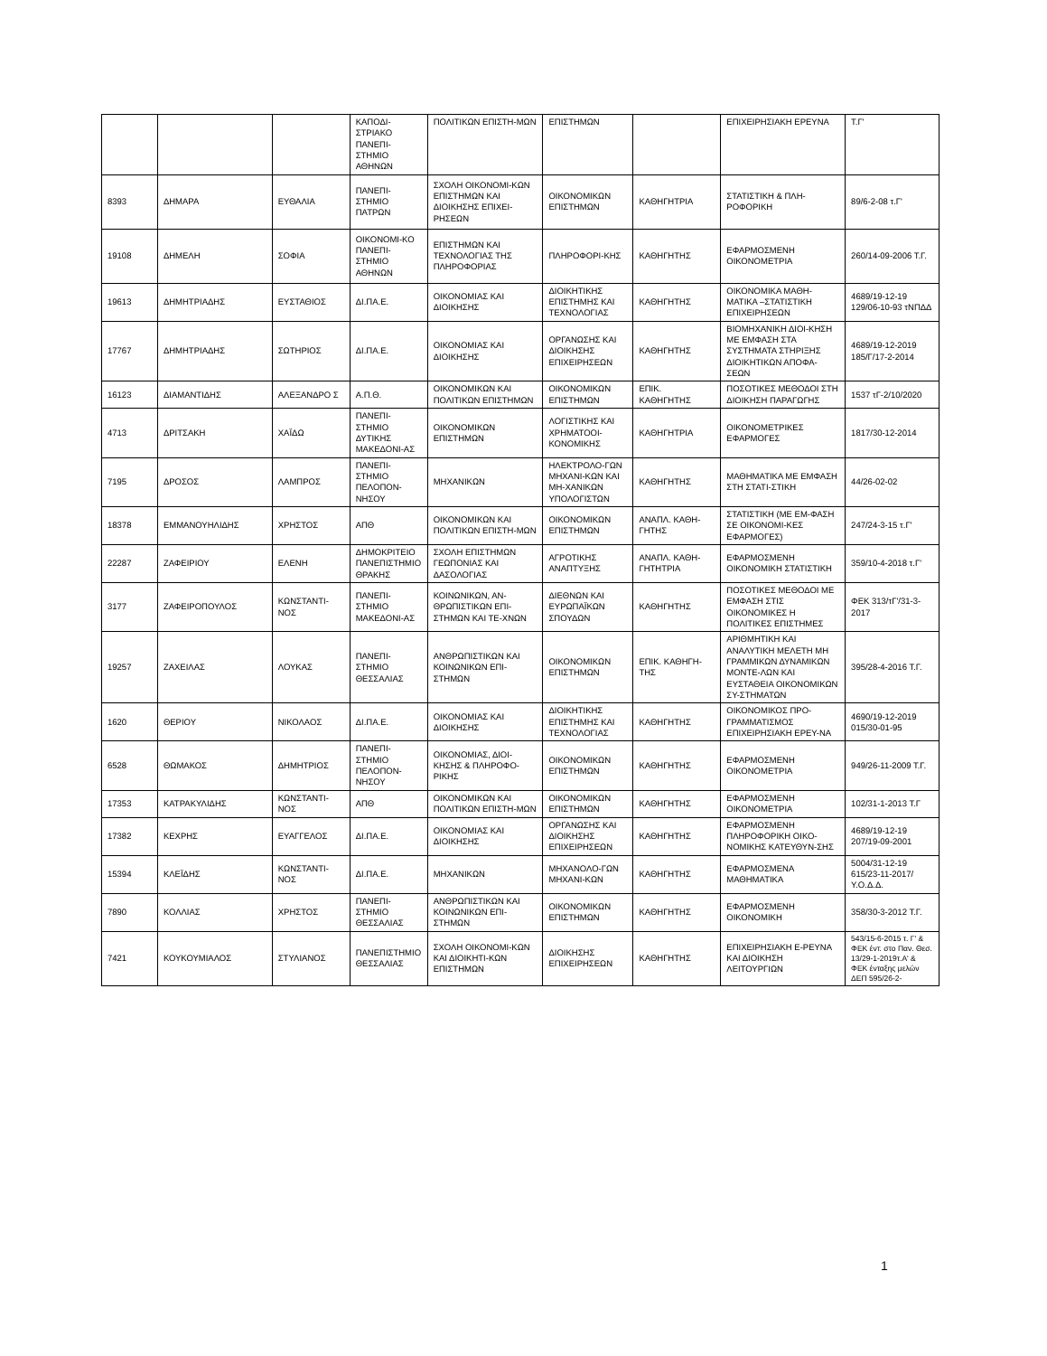| | | | ΚΑΠΟΔΙ-ΣΤΡΙΑΚΟ ΠΑΝΕΠΙ-ΣΤΗΜΙΟ ΑΘΗΝΩΝ | ΠΟΛΙΤΙΚΩΝ ΕΠΙΣΤΗ-ΜΩΝ | ΕΠΙΣΤΗΜΩΝ | | ΕΠΙΧΕΙΡΗΣΙΑΚΗ ΕΡΕΥΝΑ | Τ.Γ' |
| 8393 | ΔΗΜΑΡΑ | ΕΥΘΑΛΙΑ | ΠΑΝΕΠΙ-ΣΤΗΜΙΟ ΠΑΤΡΩΝ | ΣΧΟΛΗ ΟΙΚΟΝΟΜΙ-ΚΩΝ ΕΠΙΣΤΗΜΩΝ ΚΑΙ ΔΙΟΙΚΗΣΗΣ ΕΠΙΧΕΙ-ΡΗΣΕΩΝ | ΟΙΚΟΝΟΜΙΚΩΝ ΕΠΙΣΤΗΜΩΝ | ΚΑΘΗΓΗΤΡΙΑ | ΣΤΑΤΙΣΤΙΚΗ & ΠΛΗ-ΡΟΦΟΡΙΚΗ | 89/6-2-08 τ.Γ' |
| 19108 | ΔΗΜΕΛΗ | ΣΟΦΙΑ | ΟΙΚΟΝΟΜΙ-ΚΟ ΠΑΝΕΠΙ-ΣΤΗΜΙΟ ΑΘΗΝΩΝ | ΕΠΙΣΤΗΜΩΝ ΚΑΙ ΤΕΧΝΟΛΟΓΙΑΣ ΤΗΣ ΠΛΗΡΟΦΟΡΙΑΣ | ΠΛΗΡΟΦΟΡΙ-ΚΗΣ | ΚΑΘΗΓΗΤΗΣ | ΕΦΑΡΜΟΣΜΕΝΗ ΟΙΚΟΝΟΜΕΤΡΙΑ | 260/14-09-2006 Τ.Γ. |
| 19613 | ΔΗΜΗΤΡΙΑΔΗΣ | ΕΥΣΤΑΘΙΟΣ | ΔΙ.ΠΑ.Ε. | ΟΙΚΟΝΟΜΙΑΣ ΚΑΙ ΔΙΟΙΚΗΣΗΣ | ΔΙΟΙΚΗΤΙΚΗΣ ΕΠΙΣΤΗΜΗΣ ΚΑΙ ΤΕΧΝΟΛΟΓΙΑΣ | ΚΑΘΗΓΗΤΗΣ | ΟΙΚΟΝΟΜΙΚΑ ΜΑΘΗ-ΜΑΤΙΚΑ –ΣΤΑΤΙΣΤΙΚΗ ΕΠΙΧΕΙΡΗΣΕΩΝ | 4689/19-12-19 129/06-10-93 τΝΠΔΔ |
| 17767 | ΔΗΜΗΤΡΙΑΔΗΣ | ΣΩΤΗΡΙΟΣ | ΔΙ.ΠΑ.Ε. | ΟΙΚΟΝΟΜΙΑΣ ΚΑΙ ΔΙΟΙΚΗΣΗΣ | ΟΡΓΑΝΩΣΗΣ ΚΑΙ ΔΙΟΙΚΗΣΗΣ ΕΠΙΧΕΙΡΗΣΕΩΝ | ΚΑΘΗΓΗΤΗΣ | ΒΙΟΜΗΧΑΝΙΚΗ ΔΙΟΙ-ΚΗΣΗ ΜΕ ΕΜΦΑΣΗ ΣΤΑ ΣΥΣΤΗΜΑΤΑ ΣΤΗΡΙΞΗΣ ΔΙΟΙΚΗΤΙΚΩΝ ΑΠΟΦΑ-ΣΕΩΝ | 4689/19-12-2019 185/Γ/17-2-2014 |
| 16123 | ΔΙΑΜΑΝΤΙΔΗΣ | ΑΛΕΞΑΝΔΡΟ Σ | Α.Π.Θ. | ΟΙΚΟΝΟΜΙΚΩΝ ΚΑΙ ΠΟΛΙΤΙΚΩΝ ΕΠΙΣΤΗΜΩΝ | ΟΙΚΟΝΟΜΙΚΩΝ ΕΠΙΣΤΗΜΩΝ | ΕΠΙΚ. ΚΑΘΗΓΗΤΗΣ | ΠΟΣΟΤΙΚΕΣ ΜΕΘΟΔΟΙ ΣΤΗ ΔΙΟΙΚΗΣΗ ΠΑΡΑΓΩΓΗΣ | 1537 τΓ-2/10/2020 |
| 4713 | ΔΡΙΤΣΑΚΗ | ΧΑΪΔΩ | ΠΑΝΕΠΙ-ΣΤΗΜΙΟ ΔΥΤΙΚΗΣ ΜΑΚΕΔΟΝΙ-ΑΣ | ΟΙΚΟΝΟΜΙΚΩΝ ΕΠΙΣΤΗΜΩΝ | ΛΟΓΙΣΤΙΚΗΣ ΚΑΙ ΧΡΗΜΑΤΟΟΙ-ΚΟΝΟΜΙΚΗΣ | ΚΑΘΗΓΗΤΡΙΑ | ΟΙΚΟΝΟΜΕΤΡΙΚΕΣ ΕΦΑΡΜΟΓΕΣ | 1817/30-12-2014 |
| 7195 | ΔΡΟΣΟΣ | ΛΑΜΠΡΟΣ | ΠΑΝΕΠΙ-ΣΤΗΜΙΟ ΠΕΛΟΠΟΝ-ΝΗΣΟΥ | ΜΗΧΑΝΙΚΩΝ | ΗΛΕΚΤΡΟΛΟ-ΓΩΝ ΜΗΧΑΝΙ-ΚΩΝ ΚΑΙ ΜΗ-ΧΑΝΙΚΩΝ ΥΠΟΛΟΓΙΣΤΩΝ | ΚΑΘΗΓΗΤΗΣ | ΜΑΘΗΜΑΤΙΚΑ ΜΕ ΕΜΦΑΣΗ ΣΤΗ ΣΤΑΤΙ-ΣΤΙΚΗ | 44/26-02-02 |
| 18378 | ΕΜΜΑΝΟΥΗΛΙΔΗΣ | ΧΡΗΣΤΟΣ | ΑΠΘ | ΟΙΚΟΝΟΜΙΚΩΝ ΚΑΙ ΠΟΛΙΤΙΚΩΝ ΕΠΙΣΤΗ-ΜΩΝ | ΟΙΚΟΝΟΜΙΚΩΝ ΕΠΙΣΤΗΜΩΝ | ΑΝΑΠΛ. ΚΑΘΗ-ΓΗΤΗΣ | ΣΤΑΤΙΣΤΙΚΗ (ΜΕ ΕΜ-ΦΑΣΗ ΣΕ ΟΙΚΟΝΟΜΙ-ΚΕΣ ΕΦΑΡΜΟΓΕΣ) | 247/24-3-15 τ.Γ' |
| 22287 | ΖΑΦΕΙΡΙΟΥ | ΕΛΕΝΗ | ΔΗΜΟΚΡΙΤΕΙΟ ΠΑΝΕΠΙΣΤΗΜΙΟ ΘΡΑΚΗΣ | ΣΧΟΛΗ ΕΠΙΣΤΗΜΩΝ ΓΕΩΠΟΝΙΑΣ ΚΑΙ ΔΑΣΟΛΟΓΙΑΣ | ΑΓΡΟΤΙΚΗΣ ΑΝΑΠΤΥΞΗΣ | ΑΝΑΠΛ. ΚΑΘΗ-ΓΗΤΗΤΡΙΑ | ΕΦΑΡΜΟΣΜΕΝΗ ΟΙΚΟΝΟΜΙΚΗ ΣΤΑΤΙΣΤΙΚΗ | 359/10-4-2018 τ.Γ' |
| 3177 | ΖΑΦΕΙΡΟΠΟΥΛΟΣ | ΚΩΝΣΤΑΝΤΙ-ΝΟΣ | ΠΑΝΕΠΙ-ΣΤΗΜΙΟ ΜΑΚΕΔΟΝΙ-ΑΣ | ΚΟΙΝΩΝΙΚΩΝ, ΑΝ-ΘΡΩΠΙΣΤΙΚΩΝ ΕΠΙ-ΣΤΗΜΩΝ ΚΑΙ ΤΕ-ΧΝΩΝ | ΔΙΕΘΝΩΝ ΚΑΙ ΕΥΡΩΠΑΪΚΩΝ ΣΠΟΥΔΩΝ | ΚΑΘΗΓΗΤΗΣ | ΠΟΣΟΤΙΚΕΣ ΜΕΘΟΔΟΙ ΜΕ ΕΜΦΑΣΗ ΣΤΙΣ ΟΙΚΟΝΟΜΙΚΕΣ Η ΠΟΛΙΤΙΚΕΣ ΕΠΙΣΤΗΜΕΣ | ΦΕΚ 313/τΓ'/31-3-2017 |
| 19257 | ΖΑΧΕΙΛΑΣ | ΛΟΥΚΑΣ | ΠΑΝΕΠΙ-ΣΤΗΜΙΟ ΘΕΣΣΑΛΙΑΣ | ΑΝΘΡΩΠΙΣΤΙΚΩΝ ΚΑΙ ΚΟΙΝΩΝΙΚΩΝ ΕΠΙ-ΣΤΗΜΩΝ | ΟΙΚΟΝΟΜΙΚΩΝ ΕΠΙΣΤΗΜΩΝ | ΕΠΙΚ. ΚΑΘΗΓΗ-ΤΗΣ | ΑΡΙΘΜΗΤΙΚΗ ΚΑΙ ΑΝΑΛΥΤΙΚΗ ΜΕΛΕΤΗ ΜΗ ΓΡΑΜΜΙΚΩΝ ΔΥΝΑΜΙΚΩΝ ΜΟΝΤΕ-ΛΩΝ ΚΑΙ ΕΥΣΤΑΘΕΙΑ ΟΙΚΟΝΟΜΙΚΩΝ ΣΥ-ΣΤΗΜΑΤΩΝ | 395/28-4-2016 Τ.Γ. |
| 1620 | ΘΕΡΙΟΥ | ΝΙΚΟΛΑΟΣ | ΔΙ.ΠΑ.Ε. | ΟΙΚΟΝΟΜΙΑΣ ΚΑΙ ΔΙΟΙΚΗΣΗΣ | ΔΙΟΙΚΗΤΙΚΗΣ ΕΠΙΣΤΗΜΗΣ ΚΑΙ ΤΕΧΝΟΛΟΓΙΑΣ | ΚΑΘΗΓΗΤΗΣ | ΟΙΚΟΝΟΜΙΚΟΣ ΠΡΟ-ΓΡΑΜΜΑΤΙΣΜΟΣ ΕΠΙΧΕΙΡΗΣΙΑΚΗ ΕΡΕΥ-ΝΑ | 4690/19-12-2019 015/30-01-95 |
| 6528 | ΘΩΜΑΚΟΣ | ΔΗΜΗΤΡΙΟΣ | ΠΑΝΕΠΙ-ΣΤΗΜΙΟ ΠΕΛΟΠΟΝ-ΝΗΣΟΥ | ΟΙΚΟΝΟΜΙΑΣ, ΔΙΟΙ-ΚΗΣΗΣ & ΠΛΗΡΟΦΟ-ΡΙΚΗΣ | ΟΙΚΟΝΟΜΙΚΩΝ ΕΠΙΣΤΗΜΩΝ | ΚΑΘΗΓΗΤΗΣ | ΕΦΑΡΜΟΣΜΕΝΗ ΟΙΚΟΝΟΜΕΤΡΙΑ | 949/26-11-2009 Τ.Γ. |
| 17353 | ΚΑΤΡΑΚΥΛΙΔΗΣ | ΚΩΝΣΤΑΝΤΙ-ΝΟΣ | ΑΠΘ | ΟΙΚΟΝΟΜΙΚΩΝ ΚΑΙ ΠΟΛΙΤΙΚΩΝ ΕΠΙΣΤΗ-ΜΩΝ | ΟΙΚΟΝΟΜΙΚΩΝ ΕΠΙΣΤΗΜΩΝ | ΚΑΘΗΓΗΤΗΣ | ΕΦΑΡΜΟΣΜΕΝΗ ΟΙΚΟΝΟΜΕΤΡΙΑ | 102/31-1-2013 Τ.Γ |
| 17382 | ΚΕΧΡΗΣ | ΕΥΑΓΓΕΛΟΣ | ΔΙ.ΠΑ.Ε. | ΟΙΚΟΝΟΜΙΑΣ ΚΑΙ ΔΙΟΙΚΗΣΗΣ | ΟΡΓΑΝΩΣΗΣ ΚΑΙ ΔΙΟΙΚΗΣΗΣ ΕΠΙΧΕΙΡΗΣΕΩΝ | ΚΑΘΗΓΗΤΗΣ | ΕΦΑΡΜΟΣΜΕΝΗ ΠΛΗΡΟΦΟΡΙΚΗ ΟΙΚΟ-ΝΟΜΙΚΗΣ ΚΑΤΕΥΘΥΝ-ΣΗΣ | 4689/19-12-19 207/19-09-2001 |
| 15394 | ΚΛΕΪΔΗΣ | ΚΩΝΣΤΑΝΤΙ-ΝΟΣ | ΔΙ.ΠΑ.Ε. | ΜΗΧΑΝΙΚΩΝ | ΜΗΧΑΝΟΛΟ-ΓΩΝ ΜΗΧΑΝΙ-ΚΩΝ | ΚΑΘΗΓΗΤΗΣ | ΕΦΑΡΜΟΣΜΕΝΑ ΜΑΘΗΜΑΤΙΚΑ | 5004/31-12-19 615/23-11-2017/Υ.Ο.Δ.Δ. |
| 7890 | ΚΟΛΛΙΑΣ | ΧΡΗΣΤΟΣ | ΠΑΝΕΠΙ-ΣΤΗΜΙΟ ΘΕΣΣΑΛΙΑΣ | ΑΝΘΡΩΠΙΣΤΙΚΩΝ ΚΑΙ ΚΟΙΝΩΝΙΚΩΝ ΕΠΙ-ΣΤΗΜΩΝ | ΟΙΚΟΝΟΜΙΚΩΝ ΕΠΙΣΤΗΜΩΝ | ΚΑΘΗΓΗΤΗΣ | ΕΦΑΡΜΟΣΜΕΝΗ ΟΙΚΟΝΟΜΙΚΗ | 358/30-3-2012 Τ.Γ. |
| 7421 | ΚΟΥΚΟΥΜΙΑΛΟΣ | ΣΤΥΛΙΑΝΟΣ | ΠΑΝΕΠΙΣΤΗΜΙΟ ΘΕΣΣΑΛΙΑΣ | ΣΧΟΛΗ ΟΙΚΟΝΟΜΙ-ΚΩΝ ΚΑΙ ΔΙΟΙΚΗΤΙ-ΚΩΝ ΕΠΙΣΤΗΜΩΝ | ΔΙΟΙΚΗΣΗΣ ΕΠΙΧΕΙΡΗΣΕΩΝ | ΚΑΘΗΓΗΤΗΣ | ΕΠΙΧΕΙΡΗΣΙΑΚΗ Ε-ΡΕΥΝΑ ΚΑΙ ΔΙΟΙΚΗΣΗ ΛΕΙΤΟΥΡΓΙΩΝ | 543/15-6-2015 τ. Γ' & ΦΕΚ ένт. στο Παν. Θεσ. 13/29-1-2019τ.Α' & ΦΕΚ ένταξης μελών ΔΕΠ 595/26-2- |
1